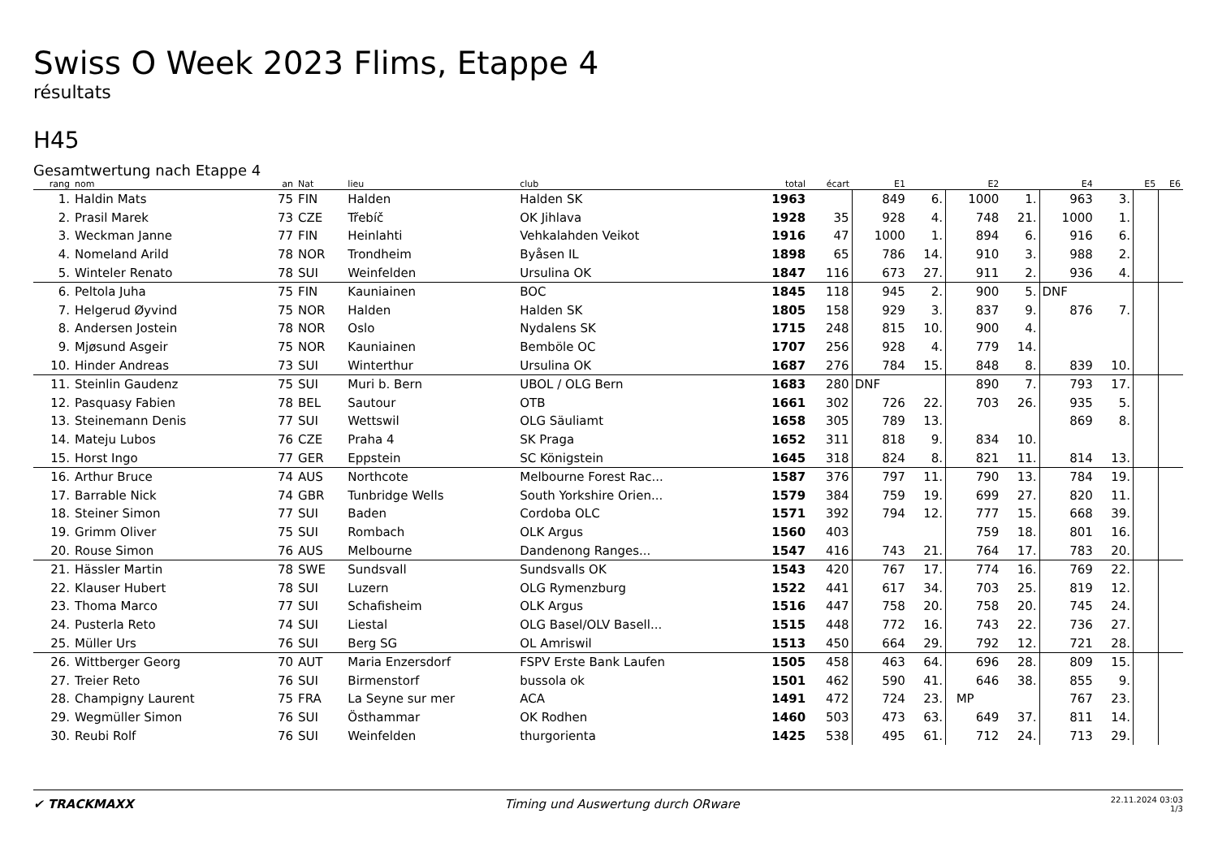Swiss O Week 2023 Flims, Etappe 4
résultats
H45
Gesamtwertung nach Etappe 4
| rang | nom | an | Nat | lieu | club | total | écart | E1 | | E2 | | E4 | | E5 | E6 |
| --- | --- | --- | --- | --- | --- | --- | --- | --- | --- | --- | --- | --- | --- | --- | --- |
| 1. | Haldin Mats | 75 | FIN | Halden | Halden SK | 1963 | | 849 | 6. | 1000 | 1. | 963 | 3. | | |
| 2. | Prasil Marek | 73 | CZE | Třebíč | OK Jihlava | 1928 | 35 | 928 | 4. | 748 | 21. | 1000 | 1. | | |
| 3. | Weckman Janne | 77 | FIN | Heinlahti | Vehkalahden Veikot | 1916 | 47 | 1000 | 1. | 894 | 6. | 916 | 6. | | |
| 4. | Nomeland Arild | 78 | NOR | Trondheim | Byåsen IL | 1898 | 65 | 786 | 14. | 910 | 3. | 988 | 2. | | |
| 5. | Winteler Renato | 78 | SUI | Weinfelden | Ursulina OK | 1847 | 116 | 673 | 27. | 911 | 2. | 936 | 4. | | |
| 6. | Peltola Juha | 75 | FIN | Kauniainen | BOC | 1845 | 118 | 945 | 2. | 900 | 5. | DNF | | | |
| 7. | Helgerud Øyvind | 75 | NOR | Halden | Halden SK | 1805 | 158 | 929 | 3. | 837 | 9. | 876 | 7. | | |
| 8. | Andersen Jostein | 78 | NOR | Oslo | Nydalens SK | 1715 | 248 | 815 | 10. | 900 | 4. | | | | |
| 9. | Mjøsund Asgeir | 75 | NOR | Kauniainen | Bemböle OC | 1707 | 256 | 928 | 4. | 779 | 14. | | | | |
| 10. | Hinder Andreas | 73 | SUI | Winterthur | Ursulina OK | 1687 | 276 | 784 | 15. | 848 | 8. | 839 | 10. | | |
| 11. | Steinlin Gaudenz | 75 | SUI | Muri b. Bern | UBOL / OLG Bern | 1683 | 280 | DNF | | 890 | 7. | 793 | 17. | | |
| 12. | Pasquasy Fabien | 78 | BEL | Sautour | OTB | 1661 | 302 | 726 | 22. | 703 | 26. | 935 | 5. | | |
| 13. | Steinemann Denis | 77 | SUI | Wettswil | OLG Säuliamt | 1658 | 305 | 789 | 13. | | | 869 | 8. | | |
| 14. | Mateju Lubos | 76 | CZE | Praha 4 | SK Praga | 1652 | 311 | 818 | 9. | 834 | 10. | | | | |
| 15. | Horst Ingo | 77 | GER | Eppstein | SC Königstein | 1645 | 318 | 824 | 8. | 821 | 11. | 814 | 13. | | |
| 16. | Arthur Bruce | 74 | AUS | Northcote | Melbourne Forest Rac... | 1587 | 376 | 797 | 11. | 790 | 13. | 784 | 19. | | |
| 17. | Barrable Nick | 74 | GBR | Tunbridge Wells | South Yorkshire Orien... | 1579 | 384 | 759 | 19. | 699 | 27. | 820 | 11. | | |
| 18. | Steiner Simon | 77 | SUI | Baden | Cordoba OLC | 1571 | 392 | 794 | 12. | 777 | 15. | 668 | 39. | | |
| 19. | Grimm Oliver | 75 | SUI | Rombach | OLK Argus | 1560 | 403 | | | 759 | 18. | 801 | 16. | | |
| 20. | Rouse Simon | 76 | AUS | Melbourne | Dandenong Ranges... | 1547 | 416 | 743 | 21. | 764 | 17. | 783 | 20. | | |
| 21. | Hässler Martin | 78 | SWE | Sundsvall | Sundsvalls OK | 1543 | 420 | 767 | 17. | 774 | 16. | 769 | 22. | | |
| 22. | Klauser Hubert | 78 | SUI | Luzern | OLG Rymenzburg | 1522 | 441 | 617 | 34. | 703 | 25. | 819 | 12. | | |
| 23. | Thoma Marco | 77 | SUI | Schafisheim | OLK Argus | 1516 | 447 | 758 | 20. | 758 | 20. | 745 | 24. | | |
| 24. | Pusterla Reto | 74 | SUI | Liestal | OLG Basel/OLV Basell... | 1515 | 448 | 772 | 16. | 743 | 22. | 736 | 27. | | |
| 25. | Müller Urs | 76 | SUI | Berg SG | OL Amriswil | 1513 | 450 | 664 | 29. | 792 | 12. | 721 | 28. | | |
| 26. | Wittberger Georg | 70 | AUT | Maria Enzersdorf | FSPV Erste Bank Laufen | 1505 | 458 | 463 | 64. | 696 | 28. | 809 | 15. | | |
| 27. | Treier Reto | 76 | SUI | Birmenstorf | bussola ok | 1501 | 462 | 590 | 41. | 646 | 38. | 855 | 9. | | |
| 28. | Champigny Laurent | 75 | FRA | La Seyne sur mer | ACA | 1491 | 472 | 724 | 23. | MP | | 767 | 23. | | |
| 29. | Wegmüller Simon | 76 | SUI | Östhammar | OK Rodhen | 1460 | 503 | 473 | 63. | 649 | 37. | 811 | 14. | | |
| 30. | Reubi Rolf | 76 | SUI | Weinfelden | thurgorienta | 1425 | 538 | 495 | 61. | 712 | 24. | 713 | 29. | | |
✔ TRACKMAXX
Timing und Auswertung durch ORware
22.11.2024 03:03
1/3